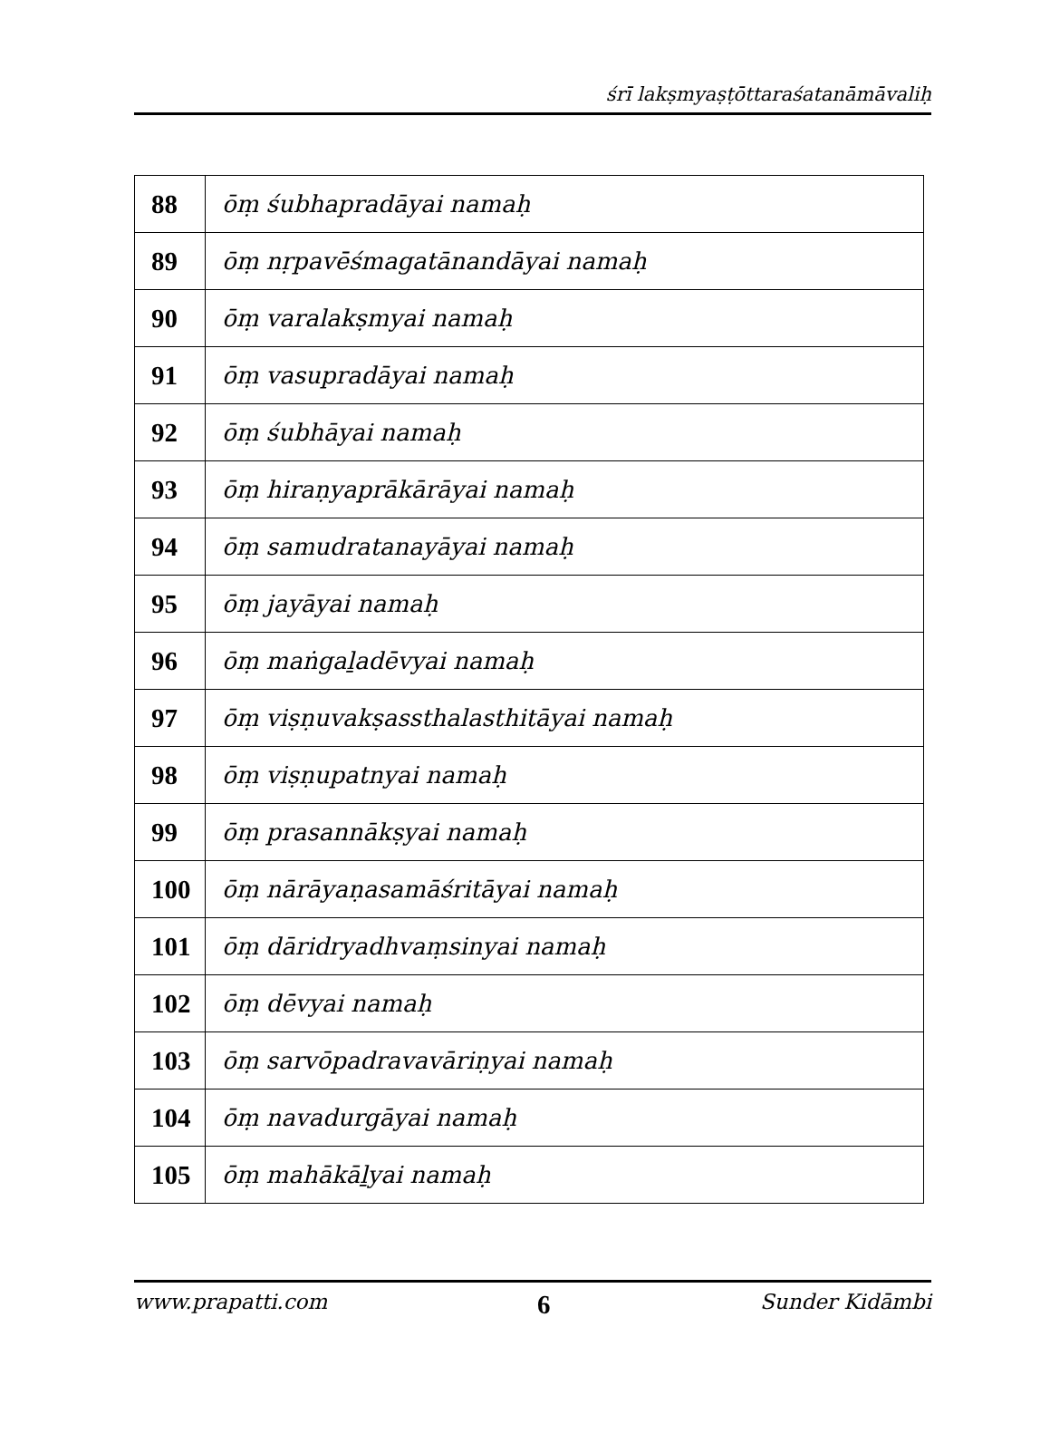śrī lakṣmyaṣṭōttaraśatanāmāvaliḥ
| 88 | ōṃ śubhapradāyai namaḥ |
| 89 | ōṃ nṛpavēśmagatānandāyai namaḥ |
| 90 | ōṃ varalakṣmyai namaḥ |
| 91 | ōṃ vasupradāyai namaḥ |
| 92 | ōṃ śubhāyai namaḥ |
| 93 | ōṃ hiraṇyaprākārāyai namaḥ |
| 94 | ōṃ samudratanayāyai namaḥ |
| 95 | ōṃ jayāyai namaḥ |
| 96 | ōṃ maṅgaḻadēvyai namaḥ |
| 97 | ōṃ viṣṇuvakṣassthalasthitāyai namaḥ |
| 98 | ōṃ viṣṇupatnyai namaḥ |
| 99 | ōṃ prasannākṣyai namaḥ |
| 100 | ōṃ nārāyaṇasamāśritāyai namaḥ |
| 101 | ōṃ dāridryadhvaṃsinyai namaḥ |
| 102 | ōṃ dēvyai namaḥ |
| 103 | ōṃ sarvōpadravavāriṇyai namaḥ |
| 104 | ōṃ navadurgāyai namaḥ |
| 105 | ōṃ mahākāḻyai namaḥ |
www.prapatti.com 6 Sunder Kidāmbi